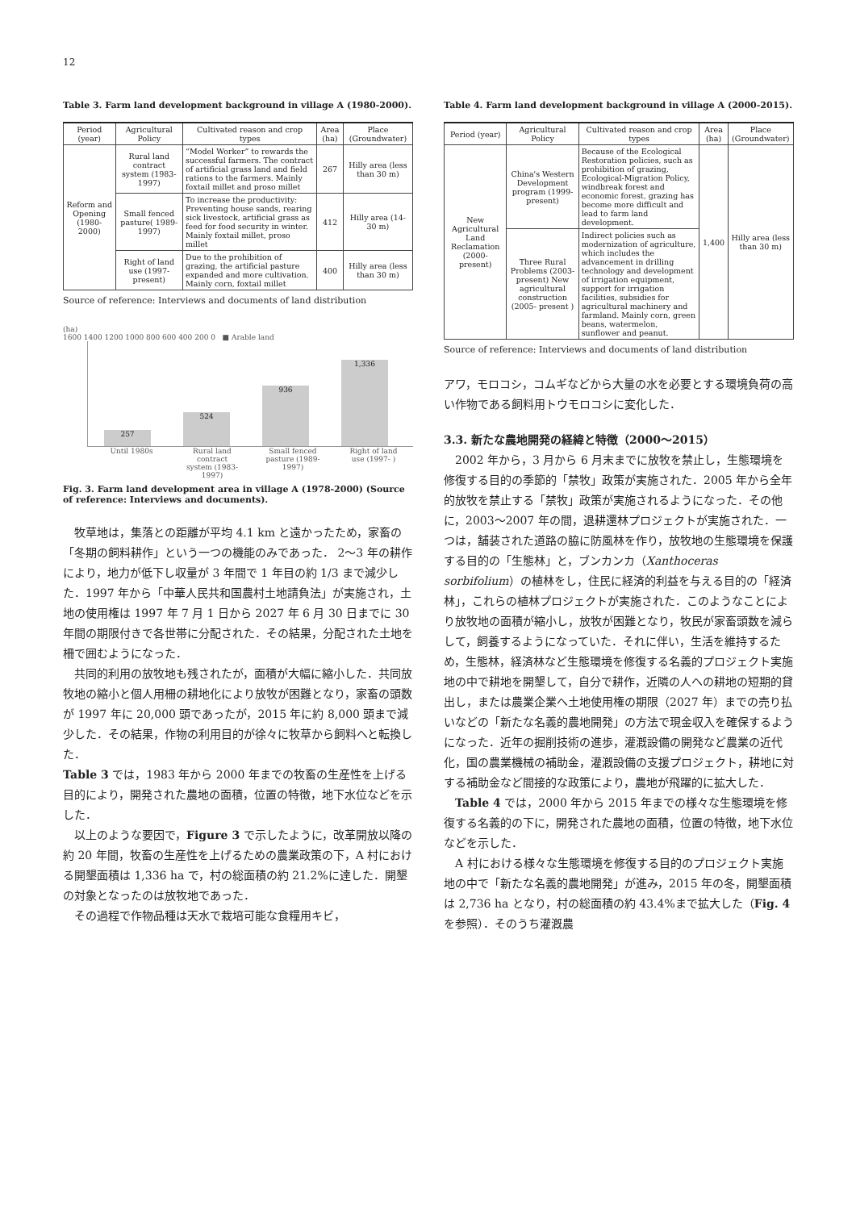12
Table 3. Farm land development background in village A (1980-2000).
| Period (year) | Agricultural Policy | Cultivated reason and crop types | Area (ha) | Place (Groundwater) |
| --- | --- | --- | --- | --- |
| Reform and Opening (1980-2000) | Rural land contract system (1983-1997) | “Model Worker” to rewards the successful farmers. The contract of artificial grass land and field rations to the farmers. Mainly foxtail millet and proso millet | 267 | Hilly area (less than 30 m) |
| | Small fenced pasture( 1989-1997) | To increase the productivity: Preventing house sands, rearing sick livestock, artificial grass as feed for food security in winter. Mainly foxtail millet, proso millet | 412 | Hilly area (14-30 m) |
| | Right of land use (1997- present) | Due to the prohibition of grazing, the artificial pasture expanded and more cultivation. Mainly corn, foxtail millet | 400 | Hilly area (less than 30 m) |
Source of reference: Interviews and documents of land distribution
(ha)
1600 1400 1200 1000 800 600 400 200 0 ■ Arable land
257
524
936
1,336
Until 1980s Rural land contract system (1983-1997) Small fenced pasture (1989-1997) Right of land use (1997- )
Fig. 3. Farm land development area in village A (1978-2000) (Source of reference: Interviews and documents).
牧草地は，集落との距離が平均 4.1 km と遠かったため，家畜の「冬期の飼料耕作」という一つの機能のみであった． 2〜3 年の耕作により，地力が低下し収量が 3 年間で 1 年目の約 1/3 まで減少した．1997 年から「中華人民共和国農村土地請負法」が実施され，土地の使用権は 1997 年 7 月 1 日から 2027 年 6 月 30 日までに 30 年間の期限付きで各世帯に分配された．その結果，分配された土地を柵で囲むようになった．
共同的利用の放牧地も残されたが，面積が大幅に縮小した．共同放牧地の縮小と個人用柵の耕地化により放牧が困難となり，家畜の頭数が 1997 年に 20,000 頭であったが，2015 年に約 8,000 頭まで減少した．その結果，作物の利用目的が徐々に牧草から飼料へと転換した．
Table 3 では，1983 年から 2000 年までの牧畜の生産性を上げる目的により，開発された農地の面積，位置の特徴，地下水位などを示した．
以上のような要因で，Figure 3 で示したように，改革開放以降の約 20 年間，牧畜の生産性を上げるための農業政策の下，A 村における開墾面積は 1,336 ha で，村の総面積の約 21.2%に達した．開墾の対象となったのは放牧地であった．
その過程で作物品種は天水で栽培可能な食糧用キビ，
Table 4. Farm land development background in village A (2000-2015).
| Period (year) | Agricultural Policy | Cultivated reason and crop types | Area (ha) | Place (Groundwater) |
| --- | --- | --- | --- | --- |
| New Agricultural Land Reclamation (2000- present) | China's Western Development program (1999-present) | Because of the Ecological Restoration policies, such as prohibition of grazing, Ecological-Migration Policy, windbreak forest and economic forest, grazing has become more difficult and lead to farm land development. | 1,400 | Hilly area (less than 30 m) |
| | Three Rural Problems (2003- present) New agricultural construction (2005- present ) | Indirect policies such as modernization of agriculture, which includes the advancement in drilling technology and development of irrigation equipment, support for irrigation facilities, subsidies for agricultural machinery and farmland. Mainly corn, green beans, watermelon, sunflower and peanut. | | |
Source of reference: Interviews and documents of land distribution
アワ，モロコシ，コムギなどから大量の水を必要とする環境負荷の高い作物である飼料用トウモロコシに変化した．
3.3. 新たな農地開発の経緯と特徴（2000〜2015）
2002 年から，3 月から 6 月末までに放牧を禁止し，生態環境を修復する目的の季節的「禁牧」政策が実施された．2005 年から全年的放牧を禁止する「禁牧」政策が実施されるようになった．その他に，2003〜2007 年の間，退耕還林プロジェクトが実施された．一つは，舗装された道路の脇に防風林を作り，放牧地の生態環境を保護する目的の「生態林」と，ブンカンカ（Xanthoceras sorbifolium）の植林をし，住民に経済的利益を与える目的の「経済林」，これらの植林プロジェクトが実施された．このようなことにより放牧地の面積が縮小し，放牧が困難となり，牧民が家畜頭数を減らして，飼養するようになっていた．それに伴い，生活を維持するため，生態林，経済林など生態環境を修復する名義的プロジェクト実施地の中で耕地を開墾して，自分で耕作，近隣の人への耕地の短期的貸出し，または農業企業へ土地使用権の期限（2027 年）までの売り払いなどの「新たな名義的農地開発」の方法で現金収入を確保するようになった．近年の掘削技術の進歩，灌漑設備の開発など農業の近代化，国の農業機械の補助金，灌漑設備の支援プロジェクト，耕地に対する補助金など間接的な政策により，農地が飛躍的に拡大した．
Table 4 では，2000 年から 2015 年までの様々な生態環境を修復する名義的の下に，開発された農地の面積，位置の特徴，地下水位などを示した．
A 村における様々な生態環境を修復する目的のプロジェクト実施地の中で「新たな名義的農地開発」が進み，2015 年の冬，開墾面積は 2,736 ha となり，村の総面積の約 43.4%まで拡大した（Fig. 4 を参照）．そのうち灌漑農